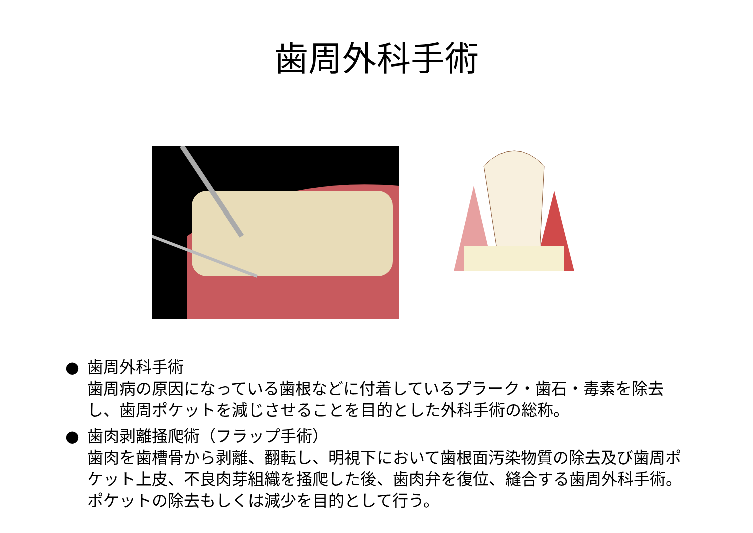歯周外科手術
● 歯周外科手術
歯周病の原因になっている歯根などに付着しているプラーク・歯石・毒素を除去し、歯周ポケットを減じさせることを目的とした外科手術の総称。
● 歯肉剥離掻爬術（フラップ手術）
歯肉を歯槽骨から剥離、翻転し、明視下において歯根面汚染物質の除去及び歯周ポケット上皮、不良肉芽組織を掻爬した後、歯肉弁を復位、縫合する歯周外科手術。ポケットの除去もしくは減少を目的として行う。